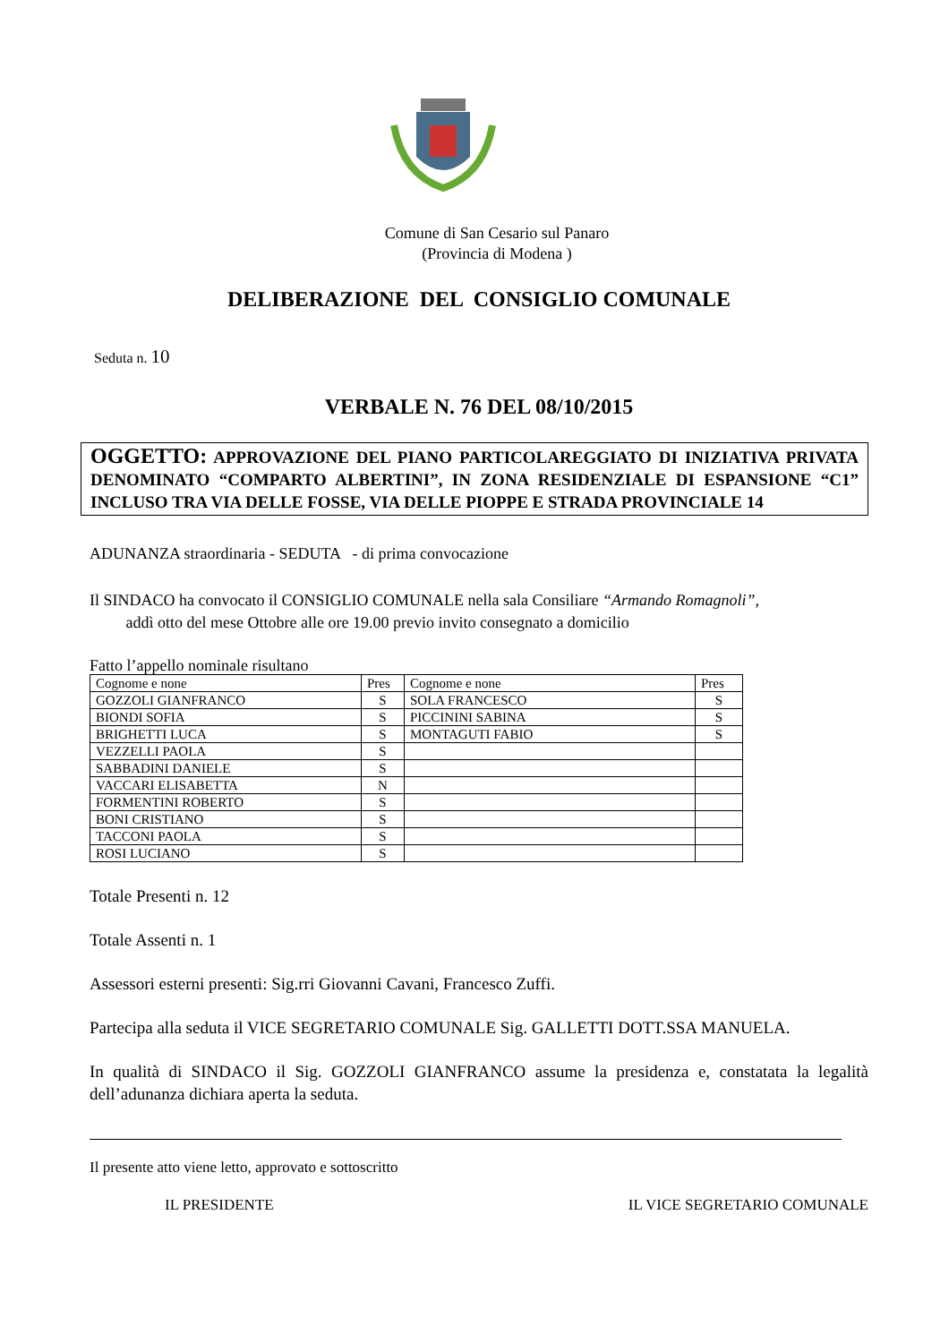Comune di San Cesario sul Panaro
(Provincia di Modena )
DELIBERAZIONE DEL CONSIGLIO COMUNALE
Seduta n. 10
VERBALE N. 76 DEL 08/10/2015
OGGETTO: APPROVAZIONE DEL PIANO PARTICOLAREGGIATO DI INIZIATIVA PRIVATA DENOMINATO “COMPARTO ALBERTINI”, IN ZONA RESIDENZIALE DI ESPANSIONE “C1” INCLUSO TRA VIA DELLE FOSSE, VIA DELLE PIOPPE E STRADA PROVINCIALE 14
ADUNANZA straordinaria - SEDUTA - di prima convocazione
Il SINDACO ha convocato il CONSIGLIO COMUNALE nella sala Consiliare “Armando Romagnoli”,
addì otto del mese Ottobre alle ore 19.00 previo invito consegnato a domicilio
Fatto l’appello nominale risultano
| Cognome e none | Pres | Cognome e none | Pres |
| GOZZOLI GIANFRANCO | S | SOLA FRANCESCO | S |
| BIONDI SOFIA | S | PICCININI SABINA | S |
| BRIGHETTI LUCA | S | MONTAGUTI FABIO | S |
| VEZZELLI PAOLA | S | | |
| SABBADINI DANIELE | S | | |
| VACCARI ELISABETTA | N | | |
| FORMENTINI ROBERTO | S | | |
| BONI CRISTIANO | S | | |
| TACCONI PAOLA | S | | |
| ROSI LUCIANO | S | | |
Totale Presenti n. 12
Totale Assenti n. 1
Assessori esterni presenti: Sig.rri Giovanni Cavani, Francesco Zuffi.
Partecipa alla seduta il VICE SEGRETARIO COMUNALE Sig. GALLETTI DOTT.SSA MANUELA.
In qualità di SINDACO il Sig. GOZZOLI GIANFRANCO assume la presidenza e, constatata la legalità dell’adunanza dichiara aperta la seduta.
Il presente atto viene letto, approvato e sottoscritto
IL PRESIDENTE IL VICE SEGRETARIO COMUNALE